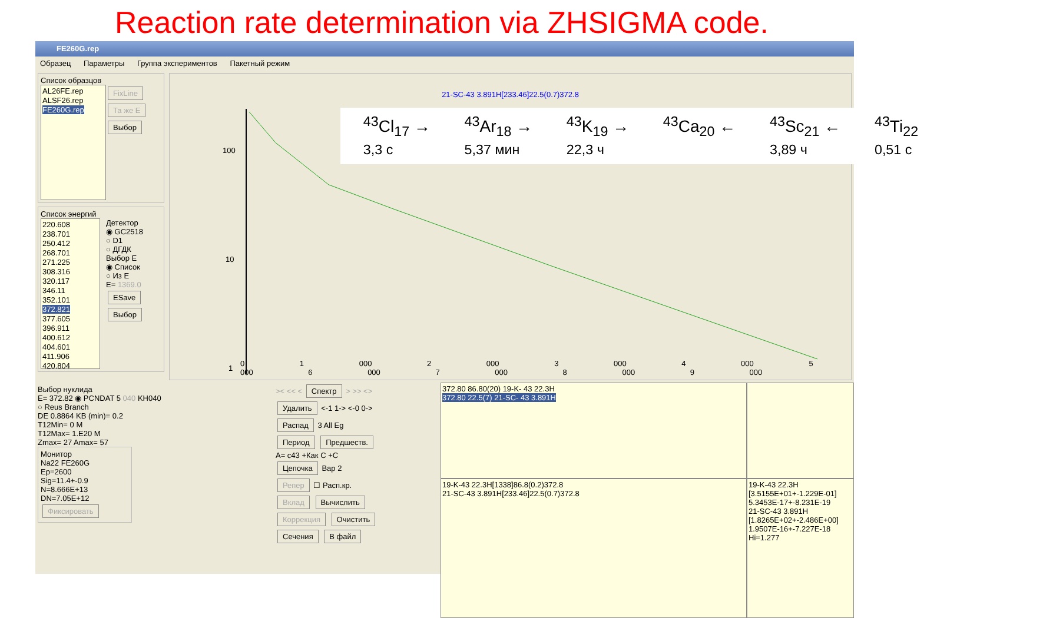Reaction rate determination via ZHSIGMA code.
FE260G.rep
Образец Параметры Группа экспериментов Пакетный режим
Список образцов
AL26FE.rep
ALSF26.rep
FE260G.rep
FixLine
Та же E
Выбор
Список энергий
220.608
238.701
250.412
268.701
271.225
308.316
320.117
346.11
352.101
372.821
377.605
396.911
400.612
404.601
411.906
420.804
Детектор
◉ GC2518
○ D1
○ ДГДК
Выбор E
◉ Список
○ Из E
E= 1369.0
ESave
Выбор
21-SC-43 3.891H[233.46]22.5(0.7)372.8
<sup>43</sup>Cl<sub>17</sub> →
3,3 с <sup>43</sup>Ar<sub>18</sub> →
5,37 мин <sup>43</sup>K<sub>19</sub> →
22,3 ч <sup>43</sup>Ca<sub>20</sub> ← <sup>43</sup>Sc<sub>21</sub> ←
3,89 ч <sup>43</sup>Ti<sub>22</sub>
0,51 с
100
10
1
0 1 000 2 000 3 000 4 000 5 000 6 000 7 000 8 000 9 000
Выбор нуклида
E= 372.82 ◉ PCNDAT 5 040 KH040
○ Reus Branch
DE 0.8864 KB (min)= 0.2
T12Min= 0 M
T12Max= 1.E20 M
Zmax= 27 Amax= 57
Монитор
Na22 FE260G
Ep=2600
Sig=11.4+-0.9
N=8.666E+13
DN=7.05E+12
Фиксировать
>< << < Спектр > >> <>
Удалить <-1 1-> <-0 0->
Распад 3 All Eg
Период Предшеств.
A= c43 +Как C +C
Цепочка Вар 2
Репер ☐ Расп.кр.
Вклад Вычислить
Коррекция Очистить
Сечения В файл
372.80 86.80(20) 19-K- 43 22.3H
372.80 22.5(7) 21-SC- 43 3.891H
19-K-43 22.3H[1338]86.8(0.2)372.8
21-SC-43 3.891H[233.46]22.5(0.7)372.8
19-K-43 22.3H [3.5155E+01+-1.229E-01] 5.3453E-17+-8.231E-19
21-SC-43 3.891H [1.8265E+02+-2.486E+00] 1.9507E-16+-7.227E-18
Hi=1.277